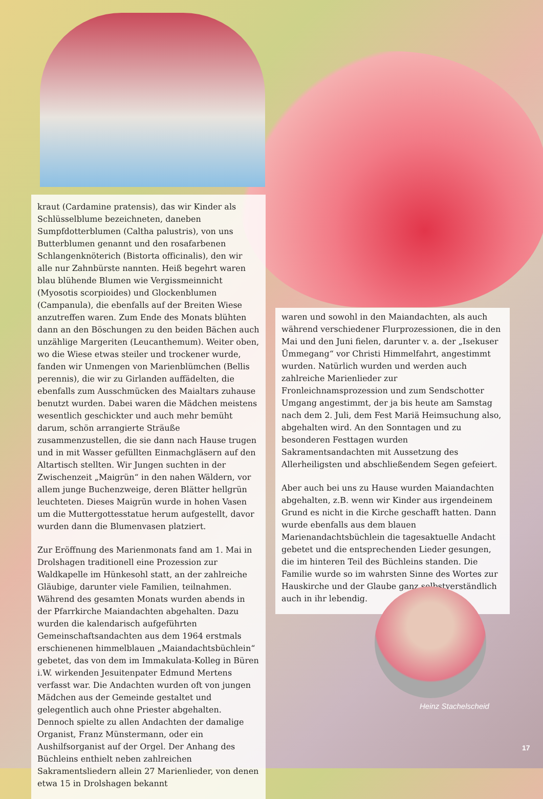kraut (Cardamine pratensis), das wir Kinder als Schlüsselblume bezeichneten, daneben Sumpfdotterblumen (Caltha palustris), von uns Butterblumen genannt und den rosafarbenen Schlangenknöterich (Bistorta officinalis), den wir alle nur Zahnbürste nannten. Heiß begehrt waren blau blühende Blumen wie Vergissmeinnicht (Myosotis scorpioides) und Glockenblumen (Campanula), die ebenfalls auf der Breiten Wiese anzutreffen waren. Zum Ende des Monats blühten dann an den Böschungen zu den beiden Bächen auch unzählige Margeriten (Leucanthemum). Weiter oben, wo die Wiese etwas steiler und trockener wurde, fanden wir Unmengen von Marienblümchen (Bellis perennis), die wir zu Girlanden auffädelten, die ebenfalls zum Ausschmücken des Maialtars zuhause benutzt wurden. Dabei waren die Mädchen meistens wesentlich geschickter und auch mehr bemüht darum, schön arrangierte Sträuße zusammenzustellen, die sie dann nach Hause trugen und in mit Wasser gefüllten Einmachgläsern auf den Altartisch stellten. Wir Jungen suchten in der Zwischenzeit „Maigrün“ in den nahen Wäldern, vor allem junge Buchenzweige, deren Blätter hellgrün leuchteten. Dieses Maigrün wurde in hohen Vasen um die Muttergottesstatue herum aufgestellt, davor wurden dann die Blumenvasen platziert.
Zur Eröffnung des Marienmonats fand am 1. Mai in Drolshagen traditionell eine Prozession zur Waldkapelle im Hünkesohl statt, an der zahlreiche Gläubige, darunter viele Familien, teilnahmen. Während des gesamten Monats wurden abends in der Pfarrkirche Maiandachten abgehalten. Dazu wurden die kalendarisch aufgeführten Gemeinschaftsandachten aus dem 1964 erstmals erschienenen himmelblauen „Maiandachtsbüchlein“ gebetet, das von dem im Immakulata-Kolleg in Büren i.W. wirkenden Jesuitenpater Edmund Mertens verfasst war. Die Andachten wurden oft von jungen Mädchen aus der Gemeinde gestaltet und gelegentlich auch ohne Priester abgehalten. Dennoch spielte zu allen Andachten der damalige Organist, Franz Münstermann, oder ein Aushilfsorganist auf der Orgel. Der Anhang des Büchleins enthielt neben zahlreichen Sakramentsliedern allein 27 Marienlieder, von denen etwa 15 in Drolshagen bekannt
waren und sowohl in den Maiandachten, als auch während verschiedener Flurprozessionen, die in den Mai und den Juni fielen, darunter v. a. der „Isekuser Ümmegang“ vor Christi Himmelfahrt, angestimmt wurden. Natürlich wurden und werden auch zahlreiche Marienlieder zur Fronleichnamsprozession und zum Sendschotter Umgang angestimmt, der ja bis heute am Samstag nach dem 2. Juli, dem Fest Mariä Heimsuchung also, abgehalten wird. An den Sonntagen und zu besonderen Festtagen wurden Sakramentsandachten mit Aussetzung des Allerheiligsten und abschließendem Segen gefeiert.
Aber auch bei uns zu Hause wurden Maiandachten abgehalten, z.B. wenn wir Kinder aus irgendeinem Grund es nicht in die Kirche geschafft hatten. Dann wurde ebenfalls aus dem blauen Marienandachtsbüchlein die tagesaktuelle Andacht gebetet und die entsprechenden Lieder gesungen, die im hinteren Teil des Büchleins standen. Die Familie wurde so im wahrsten Sinne des Wortes zur Hauskirche und der Glaube ganz selbstverständlich auch in ihr lebendig.
Heinz Stachelscheid
17